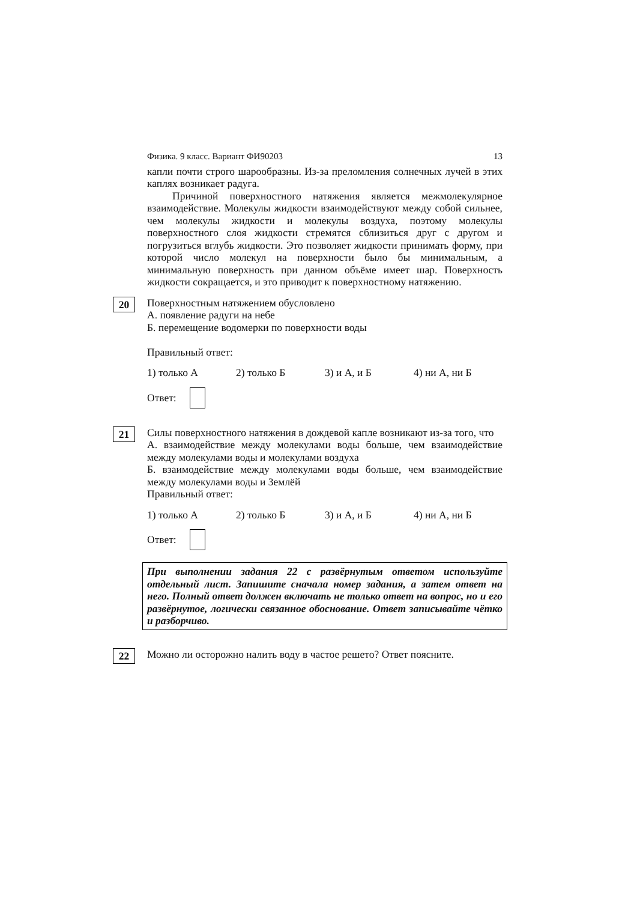Физика. 9 класс. Вариант ФИ90203 13
капли почти строго шарообразны. Из-за преломления солнечных лучей в этих каплях возникает радуга.
Причиной поверхностного натяжения является межмолекулярное взаимодействие. Молекулы жидкости взаимодействуют между собой сильнее, чем молекулы жидкости и молекулы воздуха, поэтому молекулы поверхностного слоя жидкости стремятся сблизиться друг с другом и погрузиться вглубь жидкости. Это позволяет жидкости принимать форму, при которой число молекул на поверхности было бы минимальным, а минимальную поверхность при данном объёме имеет шар. Поверхность жидкости сокращается, и это приводит к поверхностному натяжению.
20
Поверхностным натяжением обусловлено
А. появление радуги на небе
Б. перемещение водомерки по поверхности воды
Правильный ответ:
1) только А 2) только Б 3) и А, и Б 4) ни А, ни Б
Ответ:
21
Силы поверхностного натяжения в дождевой капле возникают из-за того, что
А. взаимодействие между молекулами воды больше, чем взаимодействие между молекулами воды и молекулами воздуха
Б. взаимодействие между молекулами воды больше, чем взаимодействие между молекулами воды и Землёй
Правильный ответ:
1) только А 2) только Б 3) и А, и Б 4) ни А, ни Б
Ответ:
При выполнении задания 22 с развёрнутым ответом используйте отдельный лист. Запишите сначала номер задания, а затем ответ на него. Полный ответ должен включать не только ответ на вопрос, но и его развёрнутое, логически связанное обоснование. Ответ записывайте чётко и разборчиво.
22
Можно ли осторожно налить воду в частое решето? Ответ поясните.